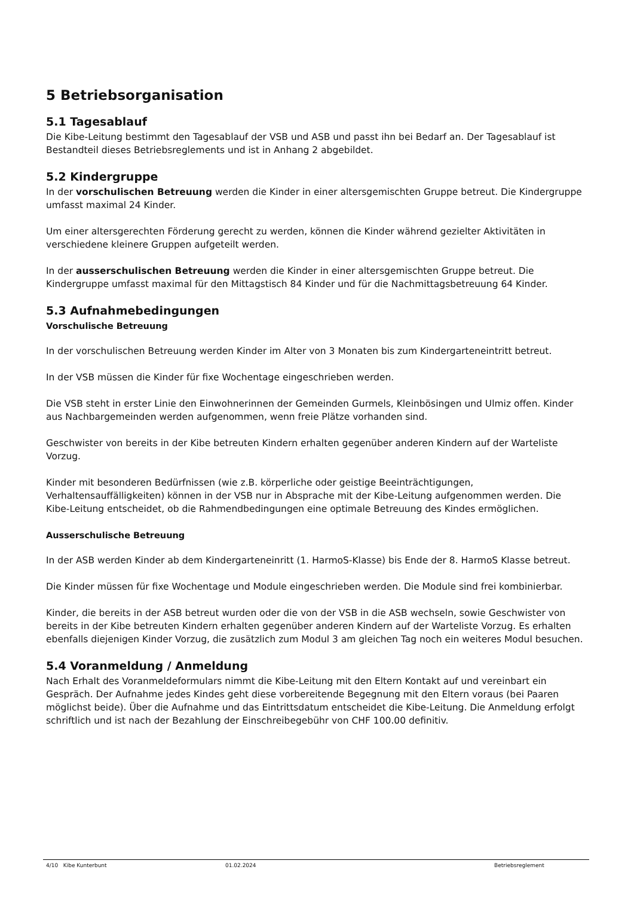5 Betriebsorganisation
5.1 Tagesablauf
Die Kibe-Leitung bestimmt den Tagesablauf der VSB und ASB und passt ihn bei Bedarf an. Der Tagesablauf ist Bestandteil dieses Betriebsreglements und ist in Anhang 2 abgebildet.
5.2 Kindergruppe
In der vorschulischen Betreuung werden die Kinder in einer altersgemischten Gruppe betreut. Die Kindergruppe umfasst maximal 24 Kinder.
Um einer altersgerechten Förderung gerecht zu werden, können die Kinder während gezielter Aktivitäten in verschiedene kleinere Gruppen aufgeteilt werden.
In der ausserschulischen Betreuung werden die Kinder in einer altersgemischten Gruppe betreut. Die Kindergruppe umfasst maximal für den Mittagstisch 84 Kinder und für die Nachmittagsbetreuung 64 Kinder.
5.3 Aufnahmebedingungen
Vorschulische Betreuung
In der vorschulischen Betreuung werden Kinder im Alter von 3 Monaten bis zum Kindergarteneintritt betreut.
In der VSB müssen die Kinder für fixe Wochentage eingeschrieben werden.
Die VSB steht in erster Linie den Einwohnerinnen der Gemeinden Gurmels, Kleinbösingen und Ulmiz offen. Kinder aus Nachbargemeinden werden aufgenommen, wenn freie Plätze vorhanden sind.
Geschwister von bereits in der Kibe betreuten Kindern erhalten gegenüber anderen Kindern auf der Warteliste Vorzug.
Kinder mit besonderen Bedürfnissen (wie z.B. körperliche oder geistige Beeinträchtigungen, Verhaltensauffälligkeiten) können in der VSB nur in Absprache mit der Kibe-Leitung aufgenommen werden. Die Kibe-Leitung entscheidet, ob die Rahmendbedingungen eine optimale Betreuung des Kindes ermöglichen.
Ausserschulische Betreuung
In der ASB werden Kinder ab dem Kindergarteneinritt (1. HarmoS-Klasse) bis Ende der 8. HarmoS Klasse betreut.
Die Kinder müssen für fixe Wochentage und Module eingeschrieben werden. Die Module sind frei kombinierbar.
Kinder, die bereits in der ASB betreut wurden oder die von der VSB in die ASB wechseln, sowie Geschwister von bereits in der Kibe betreuten Kindern erhalten gegenüber anderen Kindern auf der Warteliste Vorzug. Es erhalten ebenfalls diejenigen Kinder Vorzug, die zusätzlich zum Modul 3 am gleichen Tag noch ein weiteres Modul besuchen.
5.4 Voranmeldung / Anmeldung
Nach Erhalt des Voranmeldeformulars nimmt die Kibe-Leitung mit den Eltern Kontakt auf und vereinbart ein Gespräch. Der Aufnahme jedes Kindes geht diese vorbereitende Begegnung mit den Eltern voraus (bei Paaren möglichst beide). Über die Aufnahme und das Eintrittsdatum entscheidet die Kibe-Leitung. Die Anmeldung erfolgt schriftlich und ist nach der Bezahlung der Einschreibegebühr von CHF 100.00 definitiv.
4/10 Kibe Kunterbunt 01.02.2024 Betriebsreglement